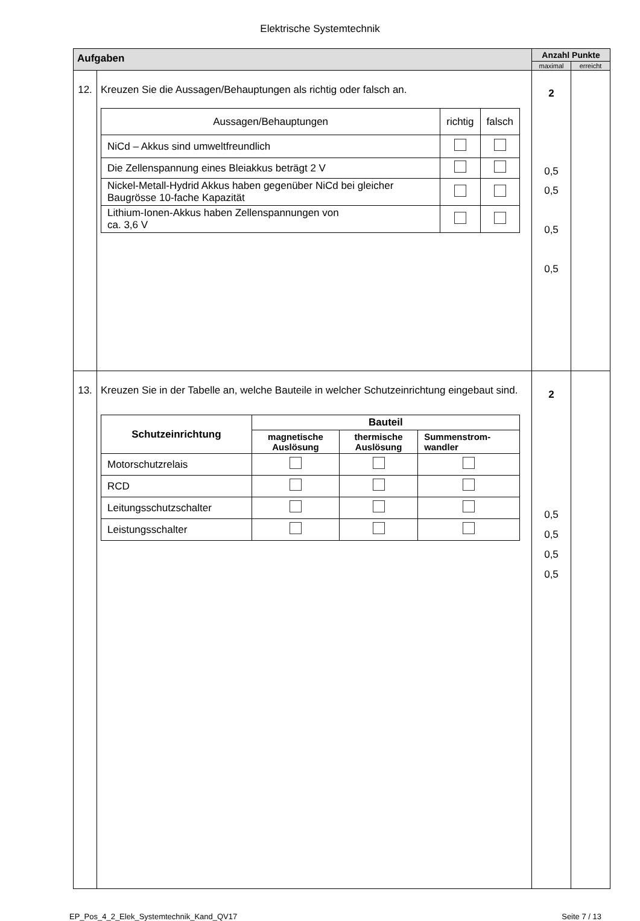Elektrische Systemtechnik
| Aufgaben | | Anzahl Punkte | |
| --- | --- | --- | --- |
| | | maximal | erreicht |
| 12. | Kreuzen Sie die Aussagen/Behauptungen als richtig oder falsch an. / Aussagen/Behauptungen / richtig / falsch / / NiCd – Akkus sind umweltfreundlich / / / / Die Zellenspannung eines Bleiakkus beträgt 2 V / / / / Nickel-Metall-Hydrid Akkus haben gegenüber NiCd bei gleicher Baugrösse 10-fache Kapazität / / / / Lithium-Ionen-Akkus haben Zellenspannungen von ca. 3,6 V / / / | 2 0,5 0,5 0,5 0,5 | |
| 13. | Kreuzen Sie in der Tabelle an, welche Bauteile in welcher Schutzeinrichtung eingebaut sind. / Schutzeinrichtung / Bauteil / / / / --- / --- / --- / --- / / / magnetische Auslösung / thermische Auslösung / Summenstrom- wandler / / Motorschutzrelais / / / / / RCD / / / / / Leitungsschutzschalter / / / / / Leistungsschalter / / / / | 2 0,5 0,5 0,5 0,5 | |
EP_Pos_4_2_Elek_Systemtechnik_Kand_QV17 Seite 7 / 13